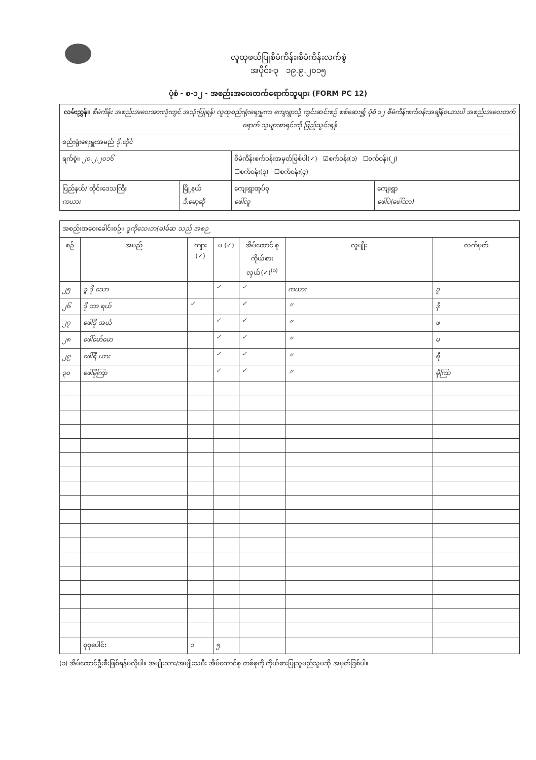လူထုဖယ်ပြုစီမံကိန်း၊စီမံကိန်းလက်စွဲ
အပိုင်း-၃ ၁၉.၉.၂၀၁၅
ပုံစံ - စ-၁၂ - အစည်းအဝေးတက်ရောက်သူများ (FORM PC 12)
| လမ်းညွှန်။ စီမံကိန်း အစည်းအဝေးအားလုံးတွင် အသုံးပြုရန်၊ လူထုစည်းရုံးရေးမှူးက ကျေးရွာသို့ ကွင်းဆင်းစဉ် စစ်ဆေး၍ ပုံစံ ၁၂ စီမံကိန်းစက်ဝန်းအချိန်ဇယားပါ အစည်းအဝေးတက်ရောက် သူများစာရင်းကို ဖြည့်သွင်းရန် | | | |
| စည်းရုံးရေးမှူးအမည် ဒို.တိုင် | | | |
| ရက်စွဲ။ ၂၀.၂.၂၀၁၆ | | စီမံကိန်းစက်ဝန်းအမှတ်ဖြစ်ပါ(✓) ☑စက်ဝန်း(၁) ☐စက်ဝန်း(၂) ☐စက်ဝန်း(၃) ☐စက်ဝန်း(၄) | |
| ပြည်နယ်/ တိုင်းဒေသကြီး ကယား | မြို့နယ် ဒီ.မော့ဆို | ကျေးရွာအုပ်စု ဖေါ်လူ | ကျေးရွာ ဖေါ်ပဲ(ဖေါ်သာ) |
| အစည်းအဝေးခေါင်းစဉ်။ ဒ္ဓကိုသေးဘ(ဓ)မ်ဆ သည် အစဉ | | | | | | |
| စဉ် | အမည် | ကျား (✓) | မ (✓) | အိမ်ထောင် စုကိုယ်စား လှယ်(✓)<sup>(၁)</sup> | လူမျိုး | လက်မှတ် |
| ၂၅ | ခူ ဒို သော | | ✓ | ✓ | ကယား | ခူ |
| ၂၆ | ဒို ဘာ ရယ် | ✓ | | ✓ | 〃 | ဒို |
| ၂၇ | ဖေါ်ဒို အယ် | | ✓ | ✓ | 〃 | ဖ |
| ၂၈ | ဖေါ်မော်မော | | ✓ | ✓ | 〃 | မ |
| ၂၉ | ဖေါ်ရီ ယား | | ✓ | ✓ | 〃 | ရီ |
| ၃၀ | ဖေါ်မိုကြာ | | ✓ | ✓ | 〃 | မိုကြာ |
| | စုစုပေါင်း | ၁ | ၅ | | | |
(၁) အိမ်ထောင်ဦးစီးဖြစ်ရန်မလိုပါ။ အမျိုးသား/အမျိုးသမီး အိမ်ထောင်စု တစ်စုကို ကိုယ်စားပြုသူမည်သူမဆို အမှတ်ခြစ်ပါ။